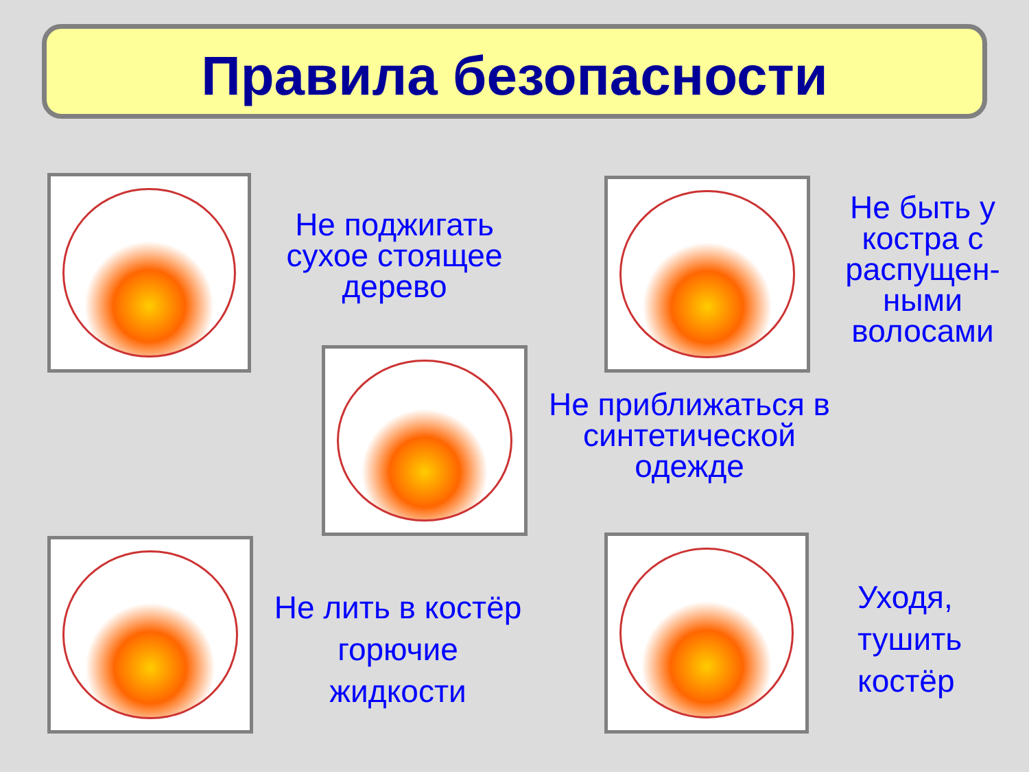Правила безопасности
Не поджигать сухое стоящее дерево
Не быть у костра с распущен-ными волосами
Не приближаться в синтетической одежде
Не лить в костёр горючие жидкости
Уходя,
тушить
костёр